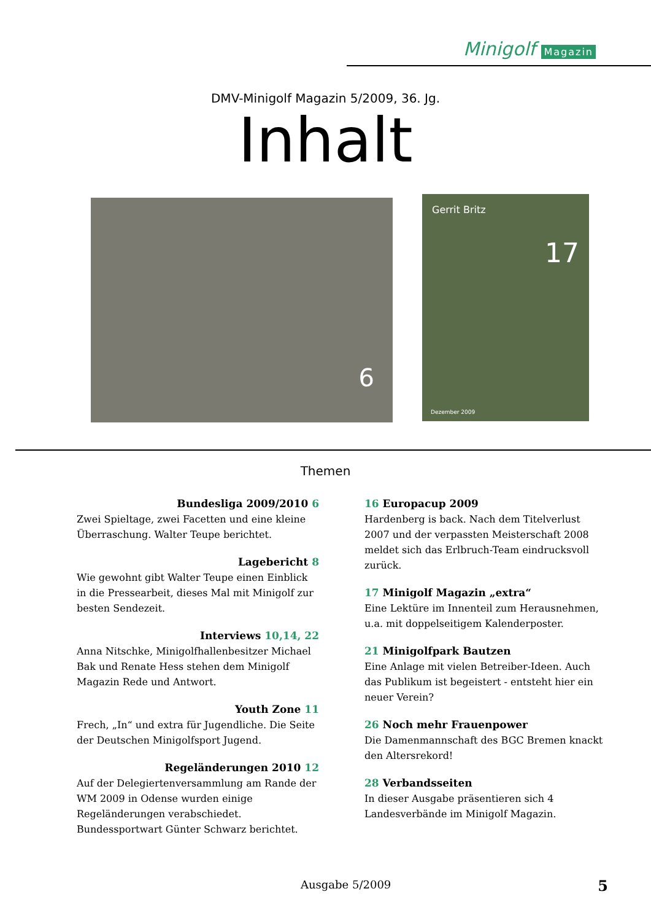Minigolf Magazin
DMV-Minigolf Magazin 5/2009, 36. Jg.
Inhalt
6
Gerrit Britz
17
Dezember 2009
Themen
Bundesliga 2009/2010 6
Zwei Spieltage, zwei Facetten und eine kleine Überraschung. Walter Teupe berichtet.
Lagebericht 8
Wie gewohnt gibt Walter Teupe einen Einblick in die Pressearbeit, dieses Mal mit Minigolf zur besten Sendezeit.
Interviews 10,14, 22
Anna Nitschke, Minigolfhallenbesitzer Michael Bak und Renate Hess stehen dem Minigolf Magazin Rede und Antwort.
Youth Zone 11
Frech, „In“ und extra für Jugendliche. Die Seite der Deutschen Minigolfsport Jugend.
Regeländerungen 2010 12
Auf der Delegiertenversammlung am Rande der WM 2009 in Odense wurden einige Regeländerungen verabschiedet. Bundessportwart Günter Schwarz berichtet.
16 Europacup 2009
Hardenberg is back. Nach dem Titelverlust 2007 und der verpassten Meisterschaft 2008 meldet sich das Erlbruch-Team eindrucksvoll zurück.
17 Minigolf Magazin „extra“
Eine Lektüre im Innenteil zum Herausnehmen, u.a. mit doppelseitigem Kalenderposter.
21 Minigolfpark Bautzen
Eine Anlage mit vielen Betreiber-Ideen. Auch das Publikum ist begeistert - entsteht hier ein neuer Verein?
26 Noch mehr Frauenpower
Die Damenmannschaft des BGC Bremen knackt den Altersrekord!
28 Verbandsseiten
In dieser Ausgabe präsentieren sich 4 Landesverbände im Minigolf Magazin.
Ausgabe 5/2009 5